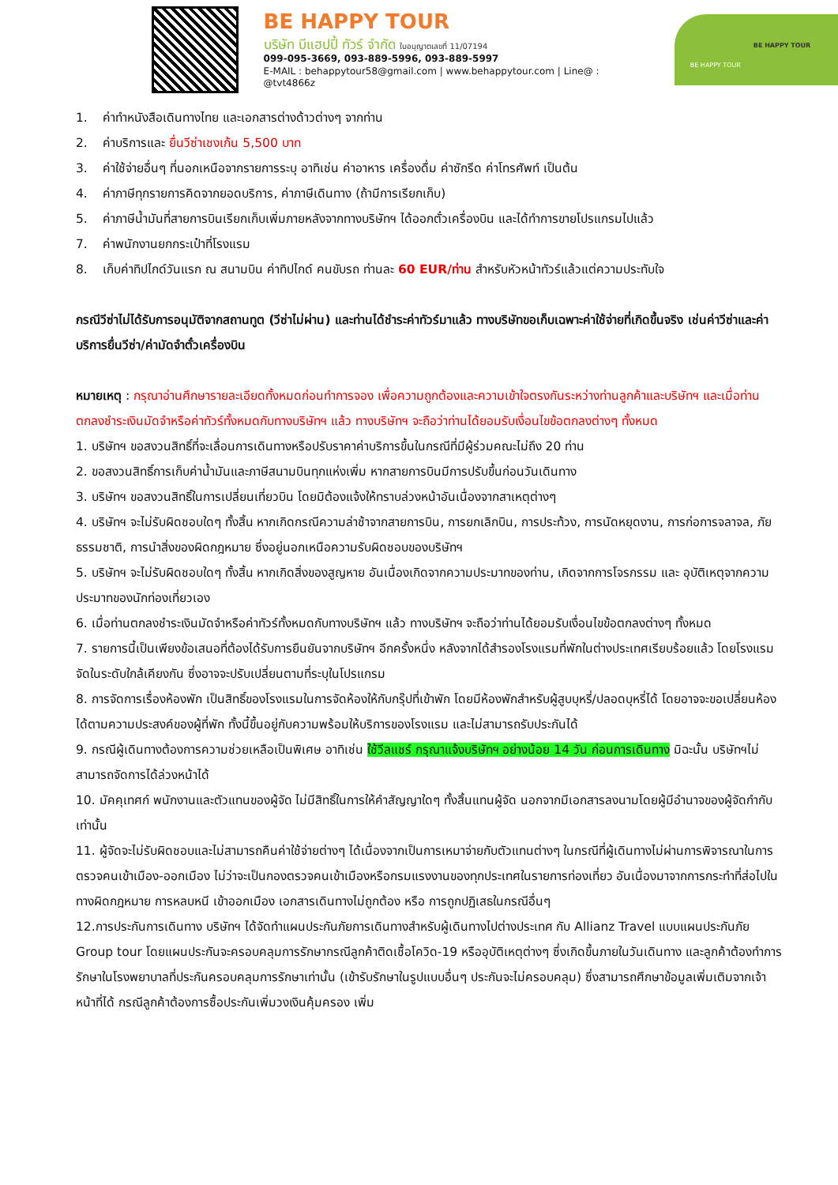BE HAPPY TOUR
บริษัท บีแฮปปี้ ทัวร์ จำกัด ใบอนุญาตเลขที่ 11/07194
099-095-3669, 093-889-5996, 093-889-5997
E-MAIL : behappytour58@gmail.com | www.behappytour.com | Line@ : @tvt4866z
BE HAPPY TOUR
BE HAPPY TOUR
1. ค่าทำหนังสือเดินทางไทย และเอกสารต่างด้าวต่างๆ จากท่าน
2. ค่าบริการและ ยื่นวีซ่าเชงเก้น 5,500 บาท
3. ค่าใช้จ่ายอื่นๆ ที่นอกเหนือจากรายการระบุ อาทิเช่น ค่าอาหาร เครื่องดื่ม ค่าซักรีด ค่าโทรศัพท์ เป็นต้น
4. ค่าภาษีทุกรายการคิดจากยอดบริการ, ค่าภาษีเดินทาง (ถ้ามีการเรียกเก็บ)
5. ค่าภาษีน้ำมันที่สายการบินเรียกเก็บเพิ่มภายหลังจากทางบริษัทฯ ได้ออกตั๋วเครื่องบิน และได้ทำการขายโปรแกรมไปแล้ว
7. ค่าพนักงานยกกระเป๋าที่โรงแรม
8. เก็บค่าทิปไกด์วันแรก ณ สนามบิน ค่าทิปไกด์ คนขับรถ ท่านละ 60 EUR/ท่าน สำหรับหัวหน้าทัวร์แล้วแต่ความประทับใจ
กรณีวีซ่าไม่ได้รับการอนุมัติจากสถานทูต (วีซ่าไม่ผ่าน) และท่านได้ชำระค่าทัวร์มาแล้ว ทางบริษัทขอเก็บเฉพาะค่าใช้จ่ายที่เกิดขึ้นจริง เช่นค่าวีซ่าและค่าบริการยื่นวีซ่า/ค่ามัดจำตั๋วเครื่องบิน
หมายเหตุ : กรุณาอ่านศึกษารายละเอียดทั้งหมดก่อนทำการจอง เพื่อความถูกต้องและความเข้าใจตรงกันระหว่างท่านลูกค้าและบริษัทฯ และเมื่อท่านตกลงชำระเงินมัดจำหรือค่าทัวร์ทั้งหมดกับทางบริษัทฯ แล้ว ทางบริษัทฯ จะถือว่าท่านได้ยอมรับเงื่อนไขข้อตกลงต่างๆ ทั้งหมด
1. บริษัทฯ ขอสงวนสิทธิ์ที่จะเลื่อนการเดินทางหรือปรับราคาค่าบริการขึ้นในกรณีที่มีผู้ร่วมคณะไม่ถึง 20 ท่าน
2. ขอสงวนสิทธิ์การเก็บค่าน้ำมันและภาษีสนามบินทุกแห่งเพิ่ม หากสายการบินมีการปรับขึ้นก่อนวันเดินทาง
3. บริษัทฯ ขอสงวนสิทธิ์ในการเปลี่ยนเที่ยวบิน โดยมิต้องแจ้งให้ทราบล่วงหน้าอันเนื่องจากสาเหตุต่างๆ
4. บริษัทฯ จะไม่รับผิดชอบใดๆ ทั้งสิ้น หากเกิดกรณีความล่าช้าจากสายการบิน, การยกเลิกบิน, การประท้วง, การนัดหยุดงาน, การก่อการจลาจล, ภัยธรรมชาติ, การนำสิ่งของผิดกฎหมาย ซึ่งอยู่นอกเหนือความรับผิดชอบของบริษัทฯ
5. บริษัทฯ จะไม่รับผิดชอบใดๆ ทั้งสิ้น หากเกิดสิ่งของสูญหาย อันเนื่องเกิดจากความประมาทของท่าน, เกิดจากการโจรกรรม และ อุบัติเหตุจากความประมาทของนักท่องเที่ยวเอง
6. เมื่อท่านตกลงชำระเงินมัดจำหรือค่าทัวร์ทั้งหมดกับทางบริษัทฯ แล้ว ทางบริษัทฯ จะถือว่าท่านได้ยอมรับเงื่อนไขข้อตกลงต่างๆ ทั้งหมด
7. รายการนี้เป็นเพียงข้อเสนอที่ต้องได้รับการยืนยันจากบริษัทฯ อีกครั้งหนึ่ง หลังจากได้สำรองโรงแรมที่พักในต่างประเทศเรียบร้อยแล้ว โดยโรงแรมจัดในระดับใกล้เคียงกัน ซึ่งอาจจะปรับเปลี่ยนตามที่ระบุในโปรแกรม
8. การจัดการเรื่องห้องพัก เป็นสิทธิ์ของโรงแรมในการจัดห้องให้กับกรุ๊ปที่เข้าพัก โดยมีห้องพักสำหรับผู้สูบบุหรี่/ปลอดบุหรี่ได้ โดยอาจจะขอเปลี่ยนห้องได้ตามความประสงค์ของผู้ที่พัก ทั้งนี้ขึ้นอยู่กับความพร้อมให้บริการของโรงแรม และไม่สามารถรับประกันได้
9. กรณีผู้เดินทางต้องการความช่วยเหลือเป็นพิเศษ อาทิเช่น ใช้วีลแชร์ กรุณาแจ้งบริษัทฯ อย่างน้อย 14 วัน ก่อนการเดินทาง มิฉะนั้น บริษัทฯไม่สามารถจัดการได้ล่วงหน้าได้
10. มัคคุเทศก์ พนักงานและตัวแทนของผู้จัด ไม่มีสิทธิ์ในการให้คำสัญญาใดๆ ทั้งสิ้นแทนผู้จัด นอกจากมีเอกสารลงนามโดยผู้มีอำนาจของผู้จัดกำกับเท่านั้น
11. ผู้จัดจะไม่รับผิดชอบและไม่สามารถคืนค่าใช้จ่ายต่างๆ ได้เนื่องจากเป็นการเหมาจ่ายกับตัวแทนต่างๆ ในกรณีที่ผู้เดินทางไม่ผ่านการพิจารณาในการตรวจคนเข้าเมือง-ออกเมือง ไม่ว่าจะเป็นกองตรวจคนเข้าเมืองหรือกรมแรงงานของทุกประเทศในรายการท่องเที่ยว อันเนื่องมาจากการกระทำที่ส่อไปในทางผิดกฎหมาย การหลบหนี เข้าออกเมือง เอกสารเดินทางไม่ถูกต้อง หรือ การถูกปฏิเสธในกรณีอื่นๆ
12.การประกันการเดินทาง บริษัทฯ ได้จัดทำแผนประกันภัยการเดินทางสำหรับผู้เดินทางไปต่างประเทศ กับ Allianz Travel แบบแผนประกันภัย Group tour โดยแผนประกันจะครอบคลุมการรักษากรณีลูกค้าติดเชื้อโควิด-19 หรืออุบัติเหตุต่างๆ ซึ่งเกิดขึ้นภายในวันเดินทาง และลูกค้าต้องทำการรักษาในโรงพยาบาลที่ประกันครอบคลุมการรักษาเท่านั้น (เข้ารับรักษาในรูปแบบอื่นๆ ประกันจะไม่ครอบคลุม) ซึ่งสามารถศึกษาข้อมูลเพิ่มเติมจากเจ้าหน้าที่ได้ กรณีลูกค้าต้องการซื้อประกันเพิ่มวงเงินคุ้มครอง เพิ่ม